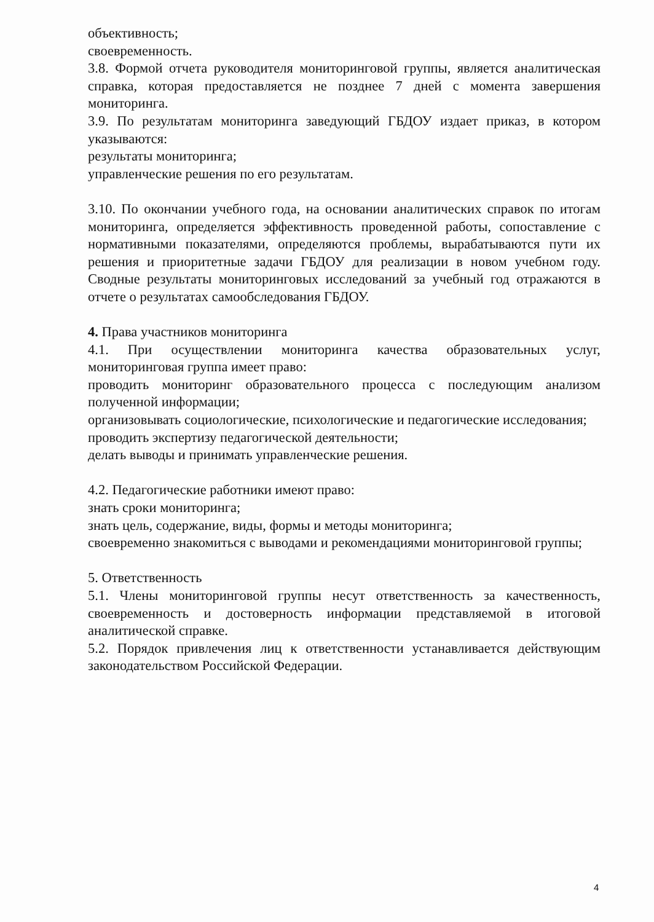объективность;
своевременность.
3.8. Формой отчета руководителя мониторинговой группы, является аналитическая справка, которая предоставляется не позднее 7 дней с момента завершения мониторинга.
3.9. По результатам мониторинга заведующий ГБДОУ издает приказ, в котором указываются:
результаты мониторинга;
управленческие решения по его результатам.
3.10. По окончании учебного года, на основании аналитических справок по итогам мониторинга, определяется эффективность проведенной работы, сопоставление с нормативными показателями, определяются проблемы, вырабатываются пути их решения и приоритетные задачи ГБДОУ для реализации в новом учебном году. Сводные результаты мониторинговых исследований за учебный год отражаются в отчете о результатах самообследования ГБДОУ.
4. Права участников мониторинга
4.1. При осуществлении мониторинга качества образовательных услуг, мониторинговая группа имеет право:
проводить мониторинг образовательного процесса с последующим анализом полученной информации;
организовывать социологические, психологические и педагогические исследования;
проводить экспертизу педагогической деятельности;
делать выводы и принимать управленческие решения.
4.2. Педагогические работники имеют право:
знать сроки мониторинга;
знать цель, содержание, виды, формы и методы мониторинга;
своевременно знакомиться с выводами и рекомендациями мониторинговой группы;
5. Ответственность
5.1. Члены мониторинговой группы несут ответственность за качественность, своевременность и достоверность информации представляемой в итоговой аналитической справке.
5.2. Порядок привлечения лиц к ответственности устанавливается действующим законодательством Российской Федерации.
4